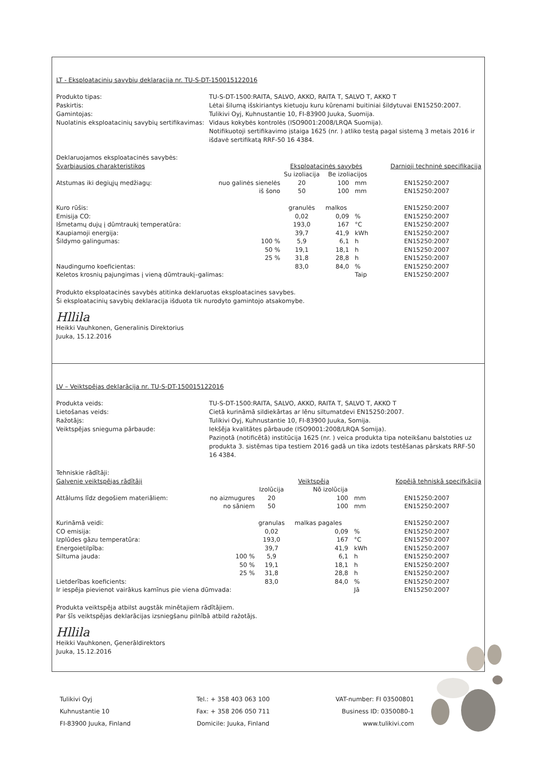LT - Eksploatacinių savybių deklaracija nr. TU-S-DT-150015122016
Produkto tipas: TU-S-DT-1500:RAITA, SALVO, AKKO, RAITA T, SALVO T, AKKO T Paskirtis: Lėtai šilumą išskiriantys kietuoju kuru kūrenami buitiniai šildytuvai EN15250:2007. Gamintojas: Tulikivi Oyj, Kuhnustantie 10, FI-83900 Juuka, Suomija. Nuolatinis eksploatacinių savybių sertifikavimas: Vidaus kokybės kontrolės (ISO9001:2008/LRQA Suomija).
Notifikuotoji sertifikavimo įstaiga 1625 (nr. ) atliko testą pagal sistemą 3 metais 2016 ir išdavė sertifikatą RRF-50 16 4384.
| Deklaruojamos eksploatacinės savybės: | | | | | | |
| Svarbiausios charakteristikos | | Eksploatacinės savybės | | | | Darnioji techninė specifikacija |
| | | Su izoliacija | Be izoliacijos | | | |
| Atstumas iki degiųjų medžiagų: | nuo galinės sienelės | 20 | 100 | mm | | EN15250:2007 |
| | iš šono | 50 | 100 | mm | | EN15250:2007 |
| Kuro rūšis: | | granulės | malkos | | | EN15250:2007 |
| Emisija CO: | | 0,02 | 0,09 | % | | EN15250:2007 |
| Išmetamų dujų į dūmtraukį temperatūra: | | 193,0 | 167 | °C | | EN15250:2007 |
| Kaupiamoji energija: | | 39,7 | 41,9 | kWh | | EN15250:2007 |
| Šildymo galingumas: | 100 % | 5,9 | 6,1 | h | | EN15250:2007 |
| | 50 % | 19,1 | 18,1 | h | | EN15250:2007 |
| | 25 % | 31,8 | 28,8 | h | | EN15250:2007 |
| Naudingumo koeficientas: | | 83,0 | 84,0 | % | | EN15250:2007 |
| Keletos krosnių pajungimas į vieną dūmtraukį–galimas: | | | | Taip | | EN15250:2007 |
Produkto eksploatacinės savybės atitinka deklaruotas eksploatacines savybes.
Ši eksploatacinių savybių deklaracija išduota tik nurodyto gamintojo atsakomybe.
Hllila
Heikki Vauhkonen, Generalinis Direktorius
Juuka, 15.12.2016
LV – Veiktspējas deklarācija nr. TU-S-DT-150015122016
Produkta veids: TU-S-DT-1500:RAITA, SALVO, AKKO, RAITA T, SALVO T, AKKO T Lietošanas veids: Cietā kurināmā sildiekārtas ar lēnu siltumatdevi EN15250:2007. Ražotājs: Tulikivi Oyj, Kuhnustantie 10, FI-83900 Juuka, Somija. Veiktspējas snieguma pārbaude: Iekšēja kvalitātes pārbaude (ISO9001:2008/LRQA Somija).
Paziņotā (notificētā) institūcija 1625 (nr. ) veica produkta tipa noteikšanu balstoties uz produkta 3. sistēmas tipa testiem 2016 gadā un tika izdots testēšanas pārskats RRF-50 16 4384.
| Tehniskie rādītāji: | | | | | | |
| Galvenie veiktspējas rādītāji | | Veiktspēja | | | | Kopējā tehniskā specifkācija |
| | | Izolūcija | Nō izolūcija | | | |
| Attālums līdz degošiem materiāliem: | no aizmugures | 20 | 100 | mm | | EN15250:2007 |
| | no sāniem | 50 | 100 | mm | | EN15250:2007 |
| Kurināmā veidi: | | granulas | malkas pagales | | | EN15250:2007 |
| CO emisija: | | 0,02 | 0,09 | % | | EN15250:2007 |
| Izplūdes gāzu temperatūra: | | 193,0 | 167 | °C | | EN15250:2007 |
| Energoietilpība: | | 39,7 | 41,9 | kWh | | EN15250:2007 |
| Siltuma jauda: | 100 % | 5,9 | 6,1 | h | | EN15250:2007 |
| | 50 % | 19,1 | 18,1 | h | | EN15250:2007 |
| | 25 % | 31,8 | 28,8 | h | | EN15250:2007 |
| Lietderības koeficients: | | 83,0 | 84,0 | % | | EN15250:2007 |
| Ir iespēja pievienot vairākus kamīnus pie viena dūmvada: | | | | Jā | | EN15250:2007 |
Produkta veiktspēja atbilst augstāk minētajiem rādītājiem.
Par šīs veiktspējas deklarācijas izsniegšanu pilnībā atbild ražotājs.
Hllila
Heikki Vauhkonen, Ģenerāldirektors
Juuka, 15.12.2016
Tulikivi Oyj
Kuhnustantie 10
FI-83900 Juuka, Finland
Tel.: + 358 403 063 100
Fax: + 358 206 050 711
Domicile: Juuka, Finland
VAT-number: FI 03500801
Business ID: 0350080-1
www.tulikivi.com